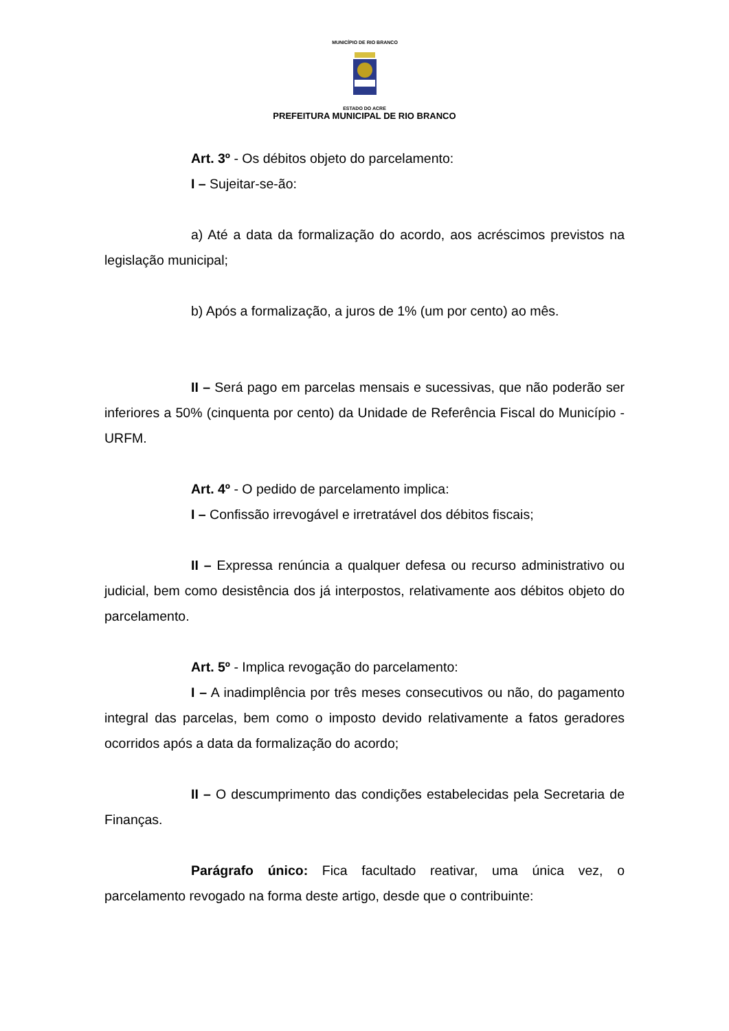MUNICÍPIO DE RIO BRANCO
ESTADO DO ACRE
PREFEITURA MUNICIPAL DE RIO BRANCO
Art. 3º - Os débitos objeto do parcelamento:
I – Sujeitar-se-ão:
a) Até a data da formalização do acordo, aos acréscimos previstos na legislação municipal;
b) Após a formalização, a juros de 1% (um por cento) ao mês.
II – Será pago em parcelas mensais e sucessivas, que não poderão ser inferiores a 50% (cinquenta por cento) da Unidade de Referência Fiscal do Município - URFM.
Art. 4º - O pedido de parcelamento implica:
I – Confissão irrevogável e irretratável dos débitos fiscais;
II – Expressa renúncia a qualquer defesa ou recurso administrativo ou judicial, bem como desistência dos já interpostos, relativamente aos débitos objeto do parcelamento.
Art. 5º - Implica revogação do parcelamento:
I – A inadimplência por três meses consecutivos ou não, do pagamento integral das parcelas, bem como o imposto devido relativamente a fatos geradores ocorridos após a data da formalização do acordo;
II – O descumprimento das condições estabelecidas pela Secretaria de Finanças.
Parágrafo único: Fica facultado reativar, uma única vez, o parcelamento revogado na forma deste artigo, desde que o contribuinte: